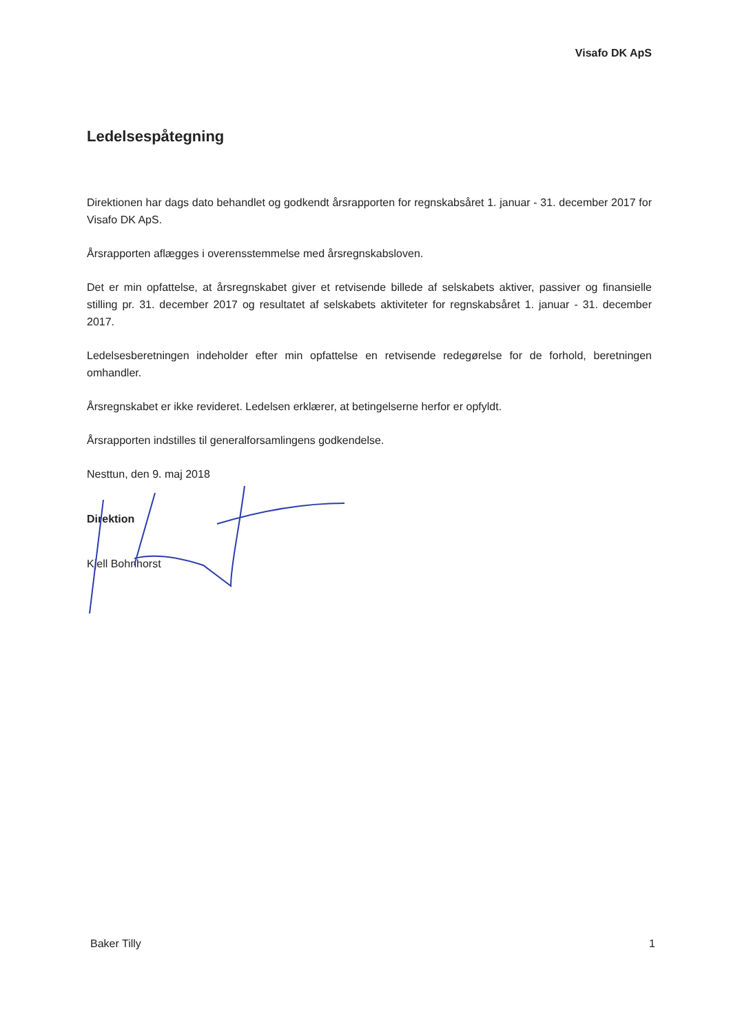Visafo DK ApS
Ledelsespåtegning
Direktionen har dags dato behandlet og godkendt årsrapporten for regnskabsåret 1. januar - 31. december 2017 for Visafo DK ApS.
Årsrapporten aflægges i overensstemmelse med årsregnskabsloven.
Det er min opfattelse, at årsregnskabet giver et retvisende billede af selskabets aktiver, passiver og finansielle stilling pr. 31. december 2017 og resultatet af selskabets aktiviteter for regnskabsåret 1. januar - 31. december 2017.
Ledelsesberetningen indeholder efter min opfattelse en retvisende redegørelse for de forhold, beretningen omhandler.
Årsregnskabet er ikke revideret. Ledelsen erklærer, at betingelserne herfor er opfyldt.
Årsrapporten indstilles til generalforsamlingens godkendelse.
Nesttun, den 9. maj 2018
Direktion
Kjell Bohnhorst
Baker Tilly 1